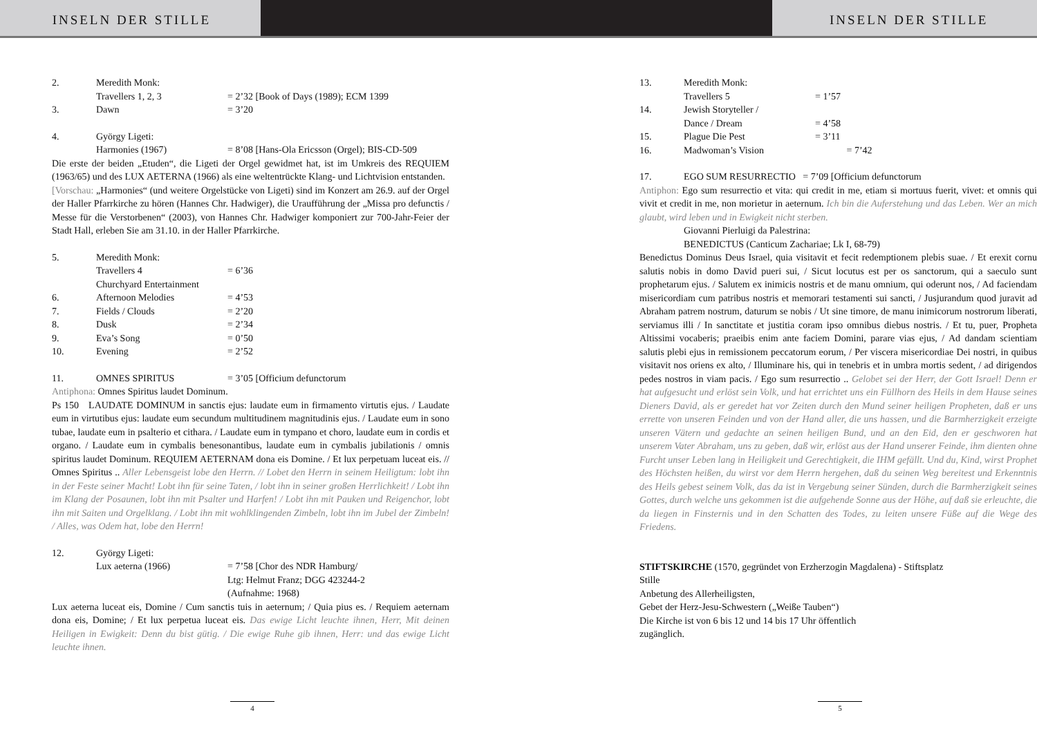INSELN DER STILLE INSELN DER STILLE
2. Meredith Monk:
Travellers 1, 2, 3 = 2’32 [Book of Days (1989); ECM 1399
3. Dawn = 3’20
4. György Ligeti:
Harmonies (1967) = 8’08 [Hans-Ola Ericsson (Orgel); BIS-CD-509
Die erste der beiden „Etuden“, die Ligeti der Orgel gewidmet hat, ist im Umkreis des REQUIEM (1963/65) und des LUX AETERNA (1966) als eine weltentrückte Klang- und Lichtvision entstanden.
[Vorschau: „Harmonies“ (und weitere Orgelstücke von Ligeti) sind im Konzert am 26.9. auf der Orgel der Haller Pfarrkirche zu hören (Hannes Chr. Hadwiger), die Uraufführung der „Missa pro defunctis / Messe für die Verstorbenen“ (2003), von Hannes Chr. Hadwiger komponiert zur 700-Jahr-Feier der Stadt Hall, erleben Sie am 31.10. in der Haller Pfarrkirche.
5. Meredith Monk:
Travellers 4 = 6’36
Churchyard Entertainment
6. Afternoon Melodies = 4’53
7. Fields / Clouds = 2’20
8. Dusk = 2’34
9. Eva’s Song = 0’50
10. Evening = 2’52
11. OMNES SPIRITUS = 3’05 [Officium defunctorum
Antiphona: Omnes Spiritus laudet Dominum.
Ps 150 LAUDATE DOMINUM in sanctis ejus: laudate eum in firmamento virtutis ejus. / Laudate eum in virtutibus ejus: laudate eum secundum multitudinem magnitudinis ejus. / Laudate eum in sono tubae, laudate eum in psalterio et cithara. / Laudate eum in tympano et choro, laudate eum in cordis et organo. / Laudate eum in cymbalis benesonantibus, laudate eum in cymbalis jubilationis / omnis spiritus laudet Dominum. REQUIEM AETERNAM dona eis Domine. / Et lux perpetuam luceat eis. // Omnes Spiritus .. Aller Lebensgeist lobe den Herrn. // Lobet den Herrn in seinem Heiligtum: lobt ihn in der Feste seiner Macht! Lobt ihn für seine Taten, / lobt ihn in seiner großen Herrlichkeit! / Lobt ihn im Klang der Posaunen, lobt ihn mit Psalter und Harfen! / Lobt ihn mit Pauken und Reigenchor, lobt ihn mit Saiten und Orgelklang. / Lobt ihn mit wohlklingenden Zimbeln, lobt ihn im Jubel der Zimbeln! / Alles, was Odem hat, lobe den Herrn!
12. György Ligeti:
Lux aeterna (1966) = 7’58 [Chor des NDR Hamburg/
Ltg: Helmut Franz; DGG 423244-2
(Aufnahme: 1968)
Lux aeterna luceat eis, Domine / Cum sanctis tuis in aeternum; / Quia pius es. / Requiem aeternam dona eis, Domine; / Et lux perpetua luceat eis. Das ewige Licht leuchte ihnen, Herr, Mit deinen Heiligen in Ewigkeit: Denn du bist gütig. / Die ewige Ruhe gib ihnen, Herr: und das ewige Licht leuchte ihnen.
4
13. Meredith Monk:
Travellers 5 = 1’57
14. Jewish Storyteller /
Dance / Dream = 4’58
15. Plague Die Pest = 3’11
16. Madwoman’s Vision = 7’42
17. EGO SUM RESURRECTIO = 7’09 [Officium defunctorum
Antiphon: Ego sum resurrectio et vita: qui credit in me, etiam si mortuus fuerit, vivet: et omnis qui vivit et credit in me, non morietur in aeternum. Ich bin die Auferstehung und das Leben. Wer an mich glaubt, wird leben und in Ewigkeit nicht sterben.
Giovanni Pierluigi da Palestrina:
BENEDICTUS (Canticum Zachariae; Lk I, 68-79)
Benedictus Dominus Deus Israel, quia visitavit et fecit redemptionem plebis suae. / Et erexit cornu salutis nobis in domo David pueri sui, / Sicut locutus est per os sanctorum, qui a saeculo sunt prophetarum ejus. / Salutem ex inimicis nostris et de manu omnium, qui oderunt nos, / Ad faciendam misericordiam cum patribus nostris et memorari testamenti sui sancti, / Jusjurandum quod juravit ad Abraham patrem nostrum, daturum se nobis / Ut sine timore, de manu inimicorum nostrorum liberati, serviamus illi / In sanctitate et justitia coram ipso omnibus diebus nostris. / Et tu, puer, Propheta Altissimi vocaberis; praeibis enim ante faciem Domini, parare vias ejus, / Ad dandam scientiam salutis plebi ejus in remissionem peccatorum eorum, / Per viscera misericordiae Dei nostri, in quibus visitavit nos oriens ex alto, / Illuminare his, qui in tenebris et in umbra mortis sedent, / ad dirigendos pedes nostros in viam pacis. / Ego sum resurrectio .. Gelobet sei der Herr, der Gott Israel! Denn er hat aufgesucht und erlöst sein Volk, und hat errichtet uns ein Füllhorn des Heils in dem Hause seines Dieners David, als er geredet hat vor Zeiten durch den Mund seiner heiligen Propheten, daß er uns errette von unseren Feinden und von der Hand aller, die uns hassen, und die Barmherzigkeit erzeigte unseren Vätern und gedachte an seinen heiligen Bund, und an den Eid, den er geschworen hat unserem Vater Abraham, uns zu geben, daß wir, erlöst aus der Hand unserer Feinde, ihm dienten ohne Furcht unser Leben lang in Heiligkeit und Gerechtigkeit, die IHM gefällt. Und du, Kind, wirst Prophet des Höchsten heißen, du wirst vor dem Herrn hergehen, daß du seinen Weg bereitest und Erkenntnis des Heils gebest seinem Volk, das da ist in Vergebung seiner Sünden, durch die Barmherzigkeit seines Gottes, durch welche uns gekommen ist die aufgehende Sonne aus der Höhe, auf daß sie erleuchte, die da liegen in Finsternis und in den Schatten des Todes, zu leiten unsere Füße auf die Wege des Friedens.
STIFTSKIRCHE (1570, gegründet von Erzherzogin Magdalena) - Stiftsplatz
Stille
Anbetung des Allerheiligsten,
Gebet der Herz-Jesu-Schwestern („Weiße Tauben“)
Die Kirche ist von 6 bis 12 und 14 bis 17 Uhr öffentlich
zugänglich.
5